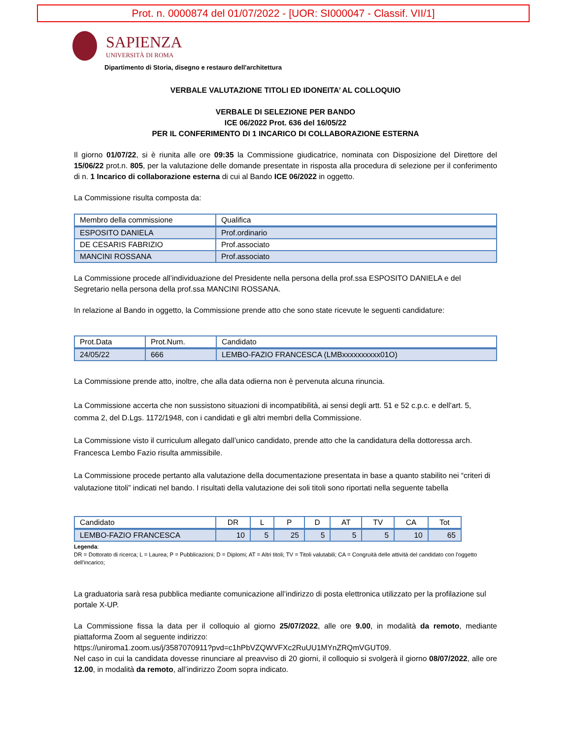Prot. n. 0000874 del 01/07/2022 - [UOR: SI000047 - Classif. VII/1]
SAPIENZA
UNIVERSITÀ DI ROMA
Dipartimento di Storia, disegno e restauro dell'architettura
VERBALE VALUTAZIONE TITOLI ED IDONEITA’ AL COLLOQUIO
VERBALE DI SELEZIONE PER BANDO
ICE 06/2022 Prot. 636 del 16/05/22
PER IL CONFERIMENTO DI 1 INCARICO DI COLLABORAZIONE ESTERNA
Il giorno 01/07/22, si è riunita alle ore 09:35 la Commissione giudicatrice, nominata con Disposizione del Direttore del 15/06/22 prot.n. 805, per la valutazione delle domande presentate in risposta alla procedura di selezione per il conferimento di n. 1 Incarico di collaborazione esterna di cui al Bando ICE 06/2022 in oggetto.
La Commissione risulta composta da:
| Membro della commissione | Qualifica |
| ESPOSITO DANIELA | Prof.ordinario |
| DE CESARIS FABRIZIO | Prof.associato |
| MANCINI ROSSANA | Prof.associato |
La Commissione procede all’individuazione del Presidente nella persona della prof.ssa ESPOSITO DANIELA e del Segretario nella persona della prof.ssa MANCINI ROSSANA.
In relazione al Bando in oggetto, la Commissione prende atto che sono state ricevute le seguenti candidature:
| Prot.Data | Prot.Num. | Candidato |
| 24/05/22 | 666 | LEMBO-FAZIO FRANCESCA (LMBxxxxxxxxxx01O) |
La Commissione prende atto, inoltre, che alla data odierna non è pervenuta alcuna rinuncia.
La Commissione accerta che non sussistono situazioni di incompatibilità, ai sensi degli artt. 51 e 52 c.p.c. e dell’art. 5, comma 2, del D.Lgs. 1172/1948, con i candidati e gli altri membri della Commissione.
La Commissione visto il curriculum allegato dall’unico candidato, prende atto che la candidatura della dottoressa arch. Francesca Lembo Fazio risulta ammissibile.
La Commissione procede pertanto alla valutazione della documentazione presentata in base a quanto stabilito nei “criteri di valutazione titoli” indicati nel bando. I risultati della valutazione dei soli titoli sono riportati nella seguente tabella
| Candidato | DR | L | P | D | AT | TV | CA | Tot |
| LEMBO-FAZIO FRANCESCA | 10 | 5 | 25 | 5 | 5 | 5 | 10 | 65 |
Legenda:
DR = Dottorato di ricerca; L = Laurea; P = Pubblicazioni; D = Diplomi; AT = Altri titoli; TV = Titoli valutabili; CA = Congruità delle attività del candidato con l'oggetto dell'incarico;
La graduatoria sarà resa pubblica mediante comunicazione all’indirizzo di posta elettronica utilizzato per la profilazione sul portale X-UP.
La Commissione fissa la data per il colloquio al giorno 25/07/2022, alle ore 9.00, in modalità da remoto, mediante piattaforma Zoom al seguente indirizzo:
https://uniroma1.zoom.us/j/3587070911?pvd=c1hPbVZQWVFXc2RuUU1MYnZRQmVGUT09.
Nel caso in cui la candidata dovesse rinunciare al preavviso di 20 giorni, il colloquio si svolgerà il giorno 08/07/2022, alle ore 12.00, in modalità da remoto, all’indirizzo Zoom sopra indicato.